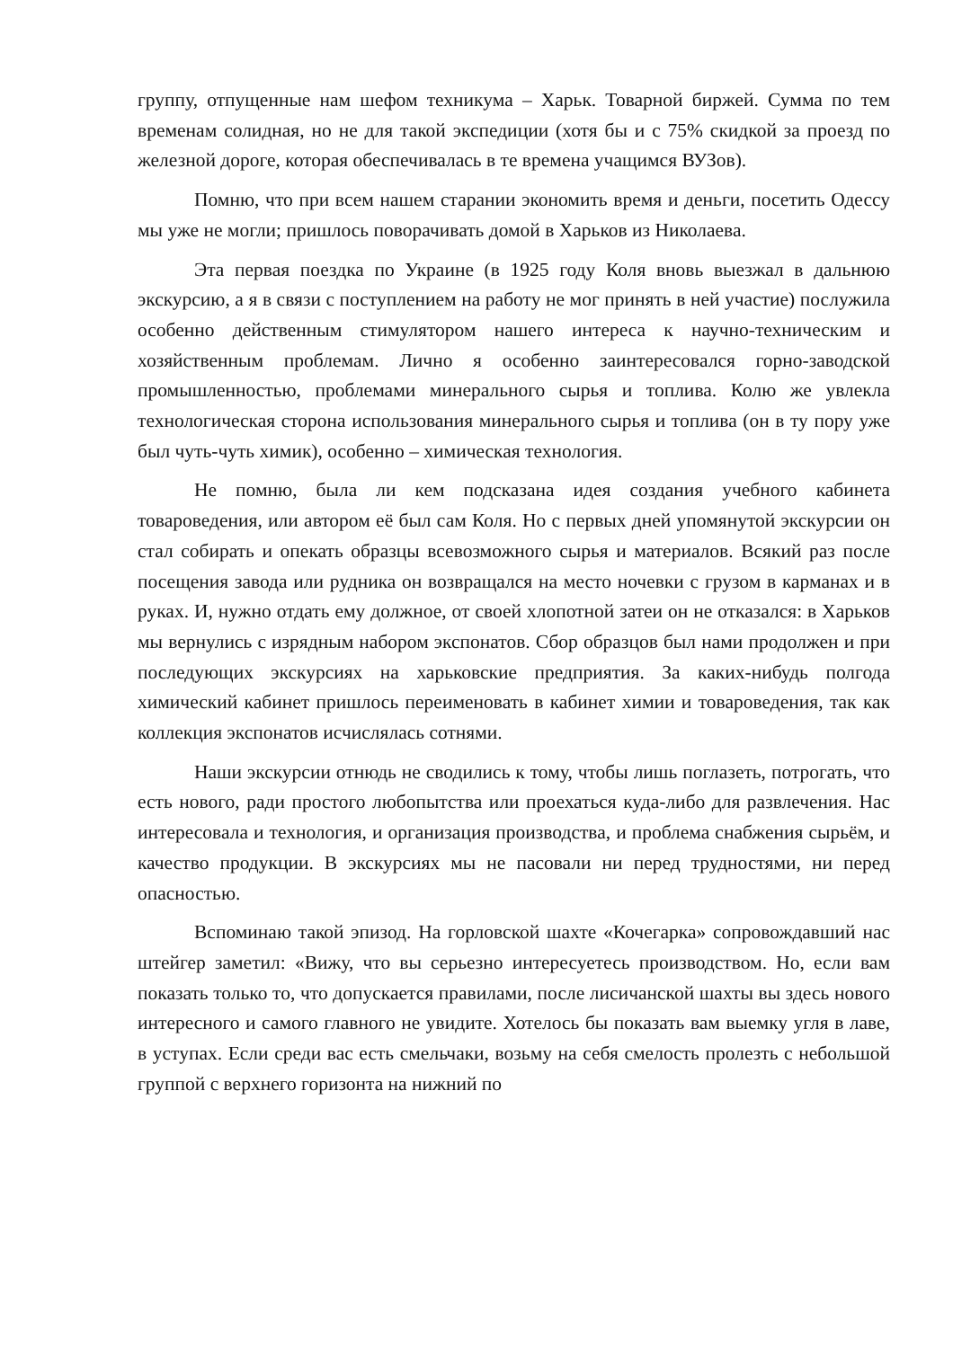группу, отпущенные нам шефом техникума – Харьк. Товарной биржей. Сумма по тем временам солидная, но не для такой экспедиции (хотя бы и с 75% скидкой за проезд по железной дороге, которая обеспечивалась в те времена учащимся ВУЗов).
Помню, что при всем нашем старании экономить время и деньги, посетить Одессу мы уже не могли; пришлось поворачивать домой в Харьков из Николаева.
Эта первая поездка по Украине (в 1925 году Коля вновь выезжал в дальнюю экскурсию, а я в связи с поступлением на работу не мог принять в ней участие) послужила особенно действенным стимулятором нашего интереса к научно-техническим и хозяйственным проблемам. Лично я особенно заинтересовался горно-заводской промышленностью, проблемами минерального сырья и топлива. Колю же увлекла технологическая сторона использования минерального сырья и топлива (он в ту пору уже был чуть-чуть химик), особенно – химическая технология.
Не помню, была ли кем подсказана идея создания учебного кабинета товароведения, или автором её был сам Коля. Но с первых дней упомянутой экскурсии он стал собирать и опекать образцы всевозможного сырья и материалов. Всякий раз после посещения завода или рудника он возвращался на место ночевки с грузом в карманах и в руках. И, нужно отдать ему должное, от своей хлопотной затеи он не отказался: в Харьков мы вернулись с изрядным набором экспонатов. Сбор образцов был нами продолжен и при последующих экскурсиях на харьковские предприятия. За каких-нибудь полгода химический кабинет пришлось переименовать в кабинет химии и товароведения, так как коллекция экспонатов исчислялась сотнями.
Наши экскурсии отнюдь не сводились к тому, чтобы лишь поглазеть, потрогать, что есть нового, ради простого любопытства или проехаться куда-либо для развлечения. Нас интересовала и технология, и организация производства, и проблема снабжения сырьём, и качество продукции. В экскурсиях мы не пасовали ни перед трудностями, ни перед опасностью.
Вспоминаю такой эпизод. На горловской шахте «Кочегарка» сопровождавший нас штейгер заметил: «Вижу, что вы серьезно интересуетесь производством. Но, если вам показать только то, что допускается правилами, после лисичанской шахты вы здесь нового интересного и самого главного не увидите. Хотелось бы показать вам выемку угля в лаве, в уступах. Если среди вас есть смельчаки, возьму на себя смелость пролезть с небольшой группой с верхнего горизонта на нижний по